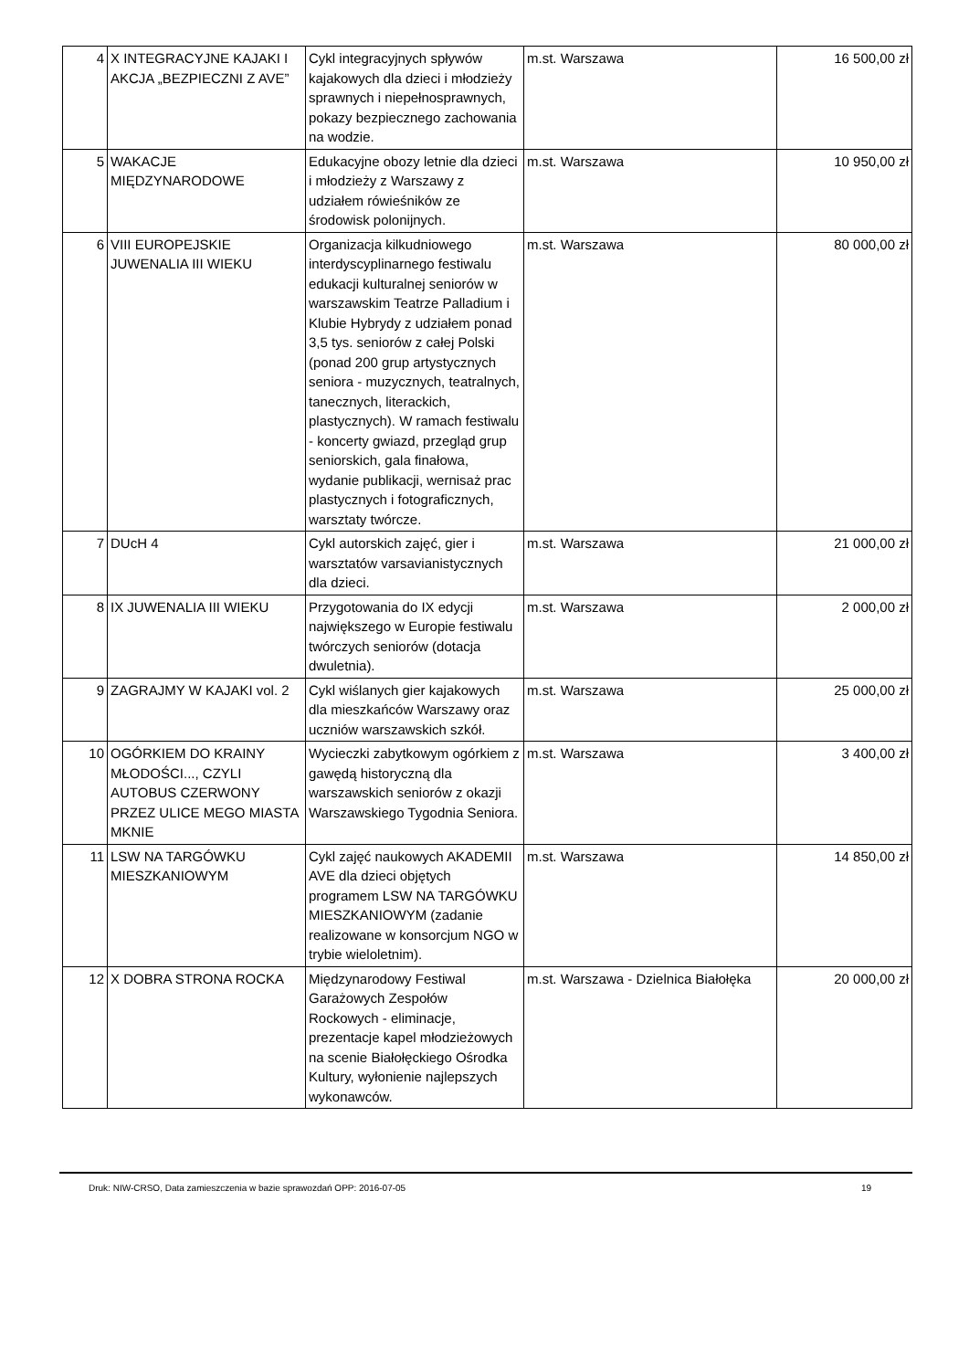| 4 | X INTEGRACYJNE KAJAKI I AKCJA „BEZPIECZNI Z AVE” | Cykl integracyjnych spływów kajakowych dla dzieci i młodzieży sprawnych i niepełnosprawnych, pokazy bezpiecznego zachowania na wodzie. | m.st. Warszawa | 16 500,00 zł |
| 5 | WAKACJE MIĘDZYNARODOWE | Edukacyjne obozy letnie dla dzieci i młodzieży z Warszawy z udziałem rówieśników ze środowisk polonijnych. | m.st. Warszawa | 10 950,00 zł |
| 6 | VIII EUROPEJSKIE JUWENALIA III WIEKU | Organizacja kilkudniowego interdyscyplinarnego festiwalu edukacji kulturalnej seniorów w warszawskim Teatrze Palladium i Klubie Hybrydy z udziałem ponad 3,5 tys. seniorów z całej Polski (ponad 200 grup artystycznych seniora - muzycznych, teatralnych, tanecznych, literackich, plastycznych). W ramach festiwalu - koncerty gwiazd, przegląd grup seniorskich, gala finałowa, wydanie publikacji, wernisaż prac plastycznych i fotograficznych, warsztaty twórcze. | m.st. Warszawa | 80 000,00 zł |
| 7 | DUcH 4 | Cykl autorskich zajęć, gier i warsztatów varsavianistycznych dla dzieci. | m.st. Warszawa | 21 000,00 zł |
| 8 | IX JUWENALIA III WIEKU | Przygotowania do IX edycji największego w Europie festiwalu twórczych seniorów (dotacja dwuletnia). | m.st. Warszawa | 2 000,00 zł |
| 9 | ZAGRAJMY W KAJAKI vol. 2 | Cykl wiślanych gier kajakowych dla mieszkańców Warszawy oraz uczniów warszawskich szkół. | m.st. Warszawa | 25 000,00 zł |
| 10 | OGÓRKIEM DO KRAINY MŁODOŚCI..., CZYLI AUTOBUS CZERWONY PRZEZ ULICE MEGO MIASTA MKNIE | Wycieczki zabytkowym ogórkiem z gawędą historyczną dla warszawskich seniorów z okazji Warszawskiego Tygodnia Seniora. | m.st. Warszawa | 3 400,00 zł |
| 11 | LSW NA TARGÓWKU MIESZKANIOWYM | Cykl zajęć naukowych AKADEMII AVE dla dzieci objętych programem LSW NA TARGÓWKU MIESZKANIOWYM (zadanie realizowane w konsorcjum NGO w trybie wieloletnim). | m.st. Warszawa | 14 850,00 zł |
| 12 | X DOBRA STRONA ROCKA | Międzynarodowy Festiwal Garażowych Zespołów Rockowych - eliminacje, prezentacje kapel młodzieżowych na scenie Białołęckiego Ośrodka Kultury, wyłonienie najlepszych wykonawców. | m.st. Warszawa - Dzielnica Białołęka | 20 000,00 zł |
19 Druk: NIW-CRSO, Data zamieszczenia w bazie sprawozdań OPP: 2016-07-05